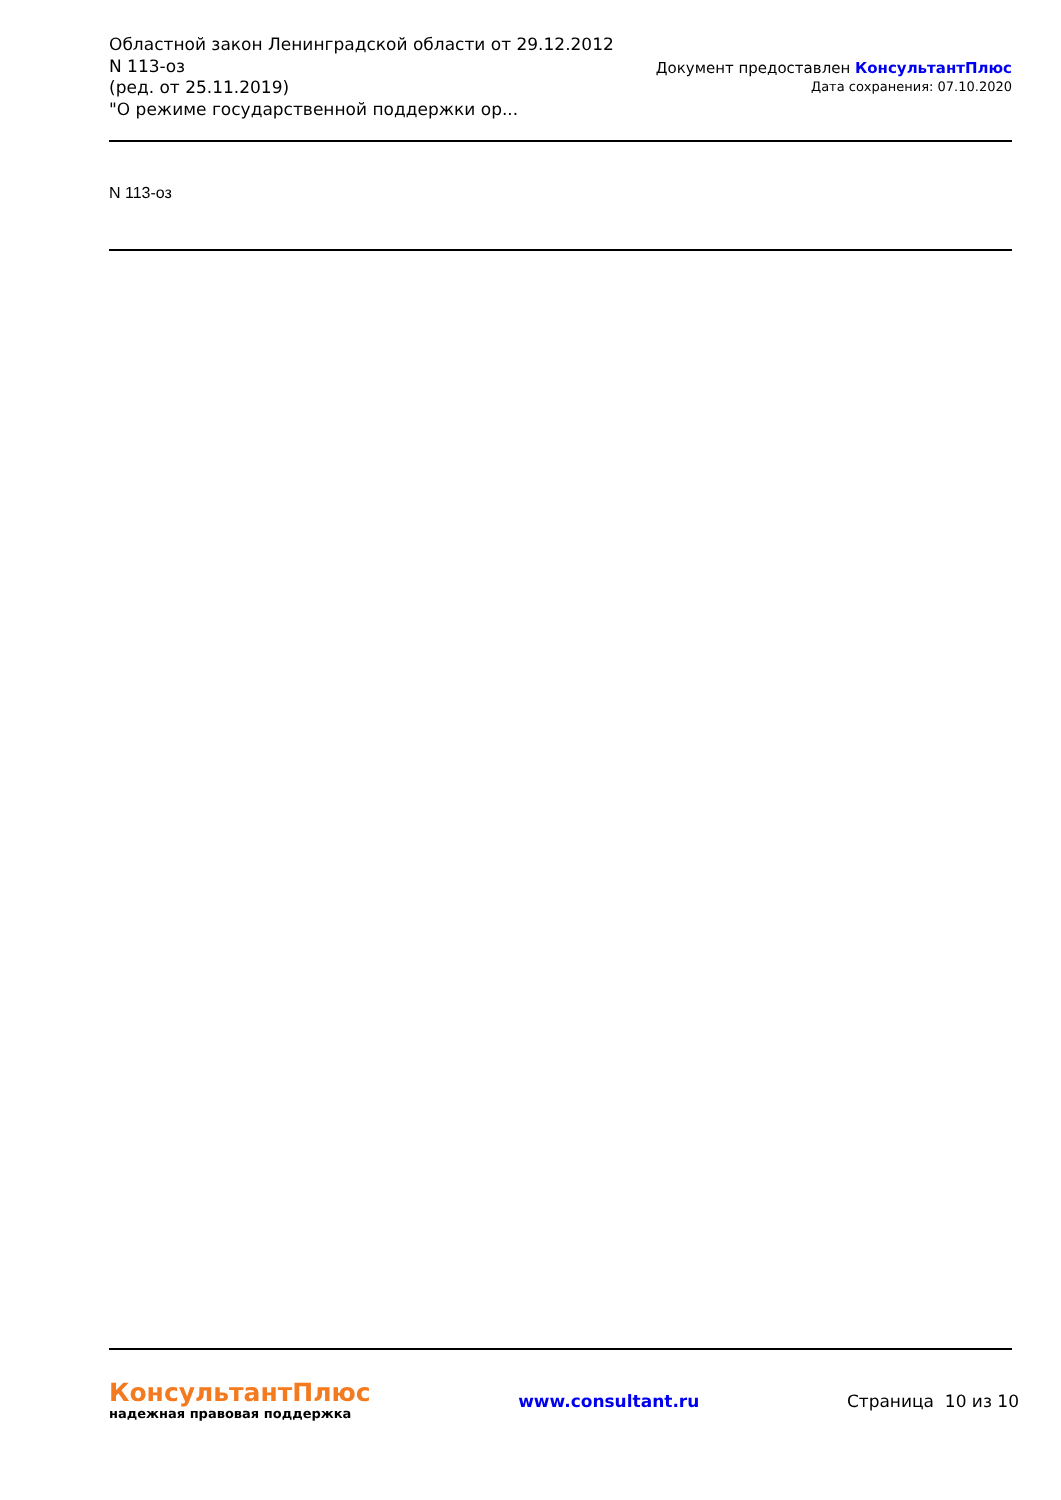Областной закон Ленинградской области от 29.12.2012 N 113-оз
(ред. от 25.11.2019)
"О режиме государственной поддержки ор...
Документ предоставлен КонсультантПлюс
Дата сохранения: 07.10.2020
N 113-оз
КонсультантПлюс
надежная правовая поддержка
www.consultant.ru Страница 10 из 10